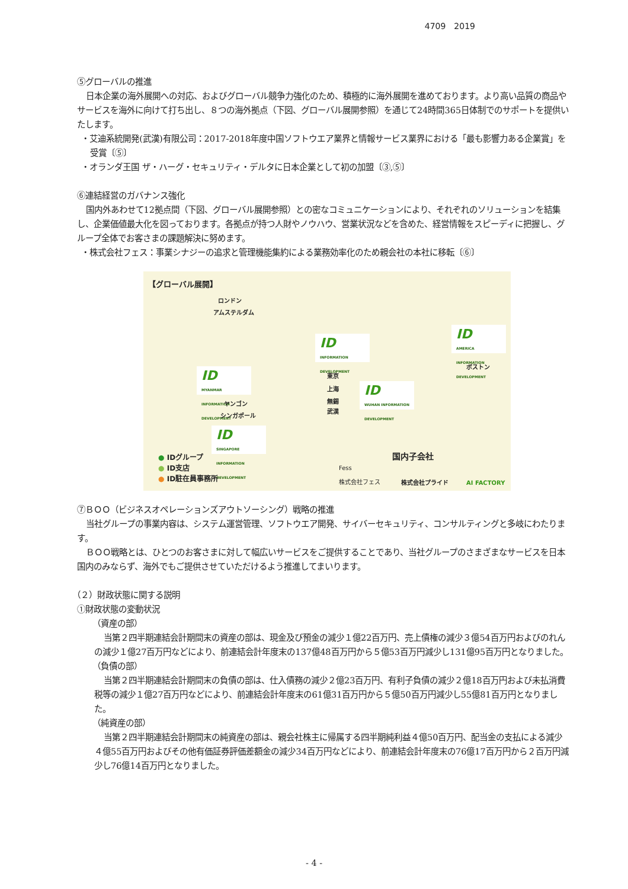4709　2019
⑤グローバルの推進
日本企業の海外展開への対応、およびグローバル競争力強化のため、積極的に海外展開を進めております。より高い品質の商品やサービスを海外に向けて打ち出し、８つの海外拠点（下図、グローバル展開参照）を通じて24時間365日体制でのサポートを提供いたします。
・艾迪系統開発(武漢)有限公司：2017-2018年度中国ソフトウエア業界と情報サービス業界における「最も影響力ある企業賞」を受賞〔⑤〕
・オランダ王国 ザ・ハーグ・セキュリティ・デルタに日本企業として初の加盟〔③,⑤〕
⑥連結経営のガバナンス強化
国内外あわせて12拠点間（下図、グローバル展開参照）との密なコミュニケーションにより、それぞれのソリューションを結集し、企業価値最大化を図っております。各拠点が持つ人財やノウハウ、営業状況などを含めた、経営情報をスピーディに把握し、グループ全体でお客さまの課題解決に努めます。
・株式会社フェス：事業シナジーの追求と管理機能集約による業務効率化のため親会社の本社に移転〔⑥〕
【グローバル展開】
ロンドン
アムステルダム
ID
INFORMATION DEVELOPMENT
ID
AMERICA INFORMATION DEVELOPMENT
ボストン
ID
MYANMAR INFORMATION DEVELOPMENT
東京
上海
無錫
武漢
ID
WUHAN INFORMATION DEVELOPMENT
ヤンゴン
シンガポール
ID
SINGAPORE INFORMATION DEVELOPMENT
● IDグループ
● ID支店
● ID駐在員事務所
国内子会社
Fess
株式会社フェス
株式会社プライド AI FACTORY
⑦ＢＯＯ（ビジネスオペレーションズアウトソーシング）戦略の推進
当社グループの事業内容は、システム運営管理、ソフトウエア開発、サイバーセキュリティ、コンサルティングと多岐にわたります。
ＢＯＯ戦略とは、ひとつのお客さまに対して幅広いサービスをご提供することであり、当社グループのさまざまなサービスを日本国内のみならず、海外でもご提供させていただけるよう推進してまいります。
（２）財政状態に関する説明
①財政状態の変動状況
（資産の部）
当第２四半期連結会計期間末の資産の部は、現金及び預金の減少１億22百万円、売上債権の減少３億54百万円およびのれんの減少１億27百万円などにより、前連結会計年度末の137億48百万円から５億53百万円減少し131億95百万円となりました。
（負債の部）
当第２四半期連結会計期間末の負債の部は、仕入債務の減少２億23百万円、有利子負債の減少２億18百万円および未払消費税等の減少１億27百万円などにより、前連結会計年度末の61億31百万円から５億50百万円減少し55億81百万円となりました。
（純資産の部）
当第２四半期連結会計期間末の純資産の部は、親会社株主に帰属する四半期純利益４億50百万円、配当金の支払による減少４億55百万円およびその他有価証券評価差額金の減少34百万円などにより、前連結会計年度末の76億17百万円から２百万円減少し76億14百万円となりました。
- 4 -